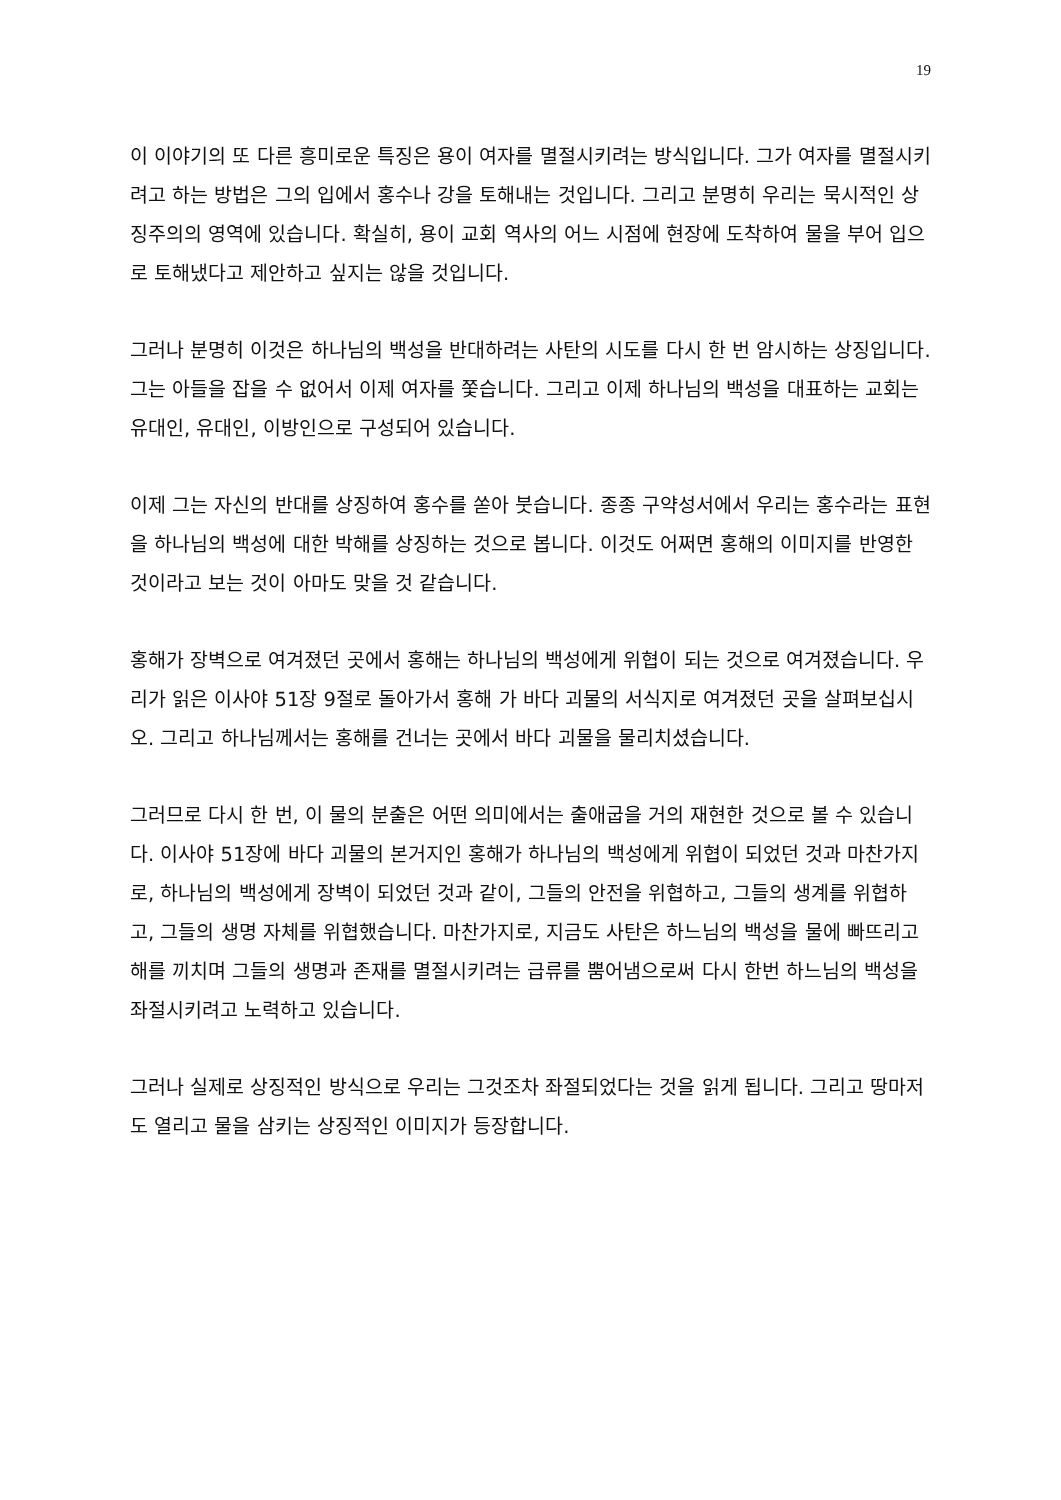19
이 이야기의 또 다른 흥미로운 특징은 용이 여자를 멸절시키려는 방식입니다. 그가 여자를 멸절시키려고 하는 방법은 그의 입에서 홍수나 강을 토해내는 것입니다. 그리고 분명히 우리는 묵시적인 상징주의의 영역에 있습니다. 확실히, 용이 교회 역사의 어느 시점에 현장에 도착하여 물을 부어 입으로 토해냈다고 제안하고 싶지는 않을 것입니다.
그러나 분명히 이것은 하나님의 백성을 반대하려는 사탄의 시도를 다시 한 번 암시하는 상징입니다. 그는 아들을 잡을 수 없어서 이제 여자를 쫓습니다. 그리고 이제 하나님의 백성을 대표하는 교회는 유대인, 유대인, 이방인으로 구성되어 있습니다.
이제 그는 자신의 반대를 상징하여 홍수를 쏟아 붓습니다. 종종 구약성서에서 우리는 홍수라는 표현을 하나님의 백성에 대한 박해를 상징하는 것으로 봅니다. 이것도 어쩌면 홍해의 이미지를 반영한 것이라고 보는 것이 아마도 맞을 것 같습니다.
홍해가 장벽으로 여겨졌던 곳에서 홍해는 하나님의 백성에게 위협이 되는 것으로 여겨졌습니다. 우리가 읽은 이사야 51장 9절로 돌아가서 홍해 가 바다 괴물의 서식지로 여겨졌던 곳을 살펴보십시오. 그리고 하나님께서는 홍해를 건너는 곳에서 바다 괴물을 물리치셨습니다.
그러므로 다시 한 번, 이 물의 분출은 어떤 의미에서는 출애굽을 거의 재현한 것으로 볼 수 있습니다. 이사야 51장에 바다 괴물의 본거지인 홍해가 하나님의 백성에게 위협이 되었던 것과 마찬가지로, 하나님의 백성에게 장벽이 되었던 것과 같이, 그들의 안전을 위협하고, 그들의 생계를 위협하고, 그들의 생명 자체를 위협했습니다. 마찬가지로, 지금도 사탄은 하느님의 백성을 물에 빠뜨리고 해를 끼치며 그들의 생명과 존재를 멸절시키려는 급류를 뿜어냄으로써 다시 한번 하느님의 백성을 좌절시키려고 노력하고 있습니다.
그러나 실제로 상징적인 방식으로 우리는 그것조차 좌절되었다는 것을 읽게 됩니다. 그리고 땅마저도 열리고 물을 삼키는 상징적인 이미지가 등장합니다.